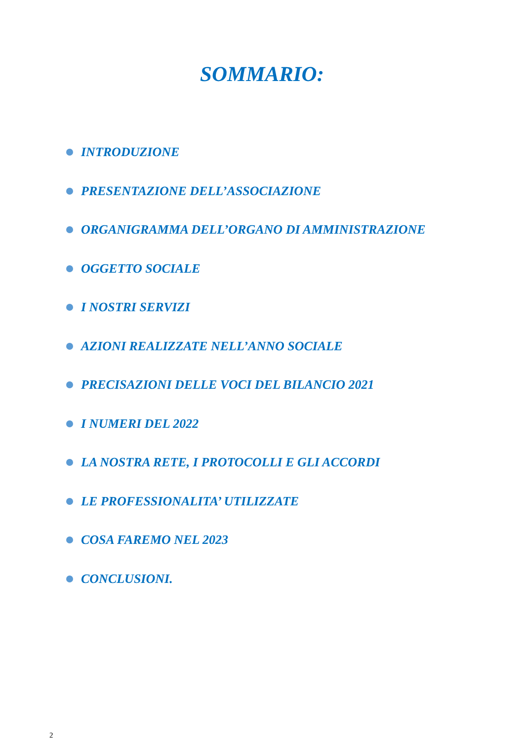SOMMARIO:
INTRODUZIONE
PRESENTAZIONE DELL’ASSOCIAZIONE
ORGANIGRAMMA DELL’ORGANO DI AMMINISTRAZIONE
OGGETTO SOCIALE
I NOSTRI SERVIZI
AZIONI REALIZZATE NELL’ANNO SOCIALE
PRECISAZIONI DELLE VOCI DEL BILANCIO 2021
I NUMERI DEL 2022
LA NOSTRA RETE, I PROTOCOLLI E GLI ACCORDI
LE PROFESSIONALITA’ UTILIZZATE
COSA FAREMO NEL 2023
CONCLUSIONI.
2